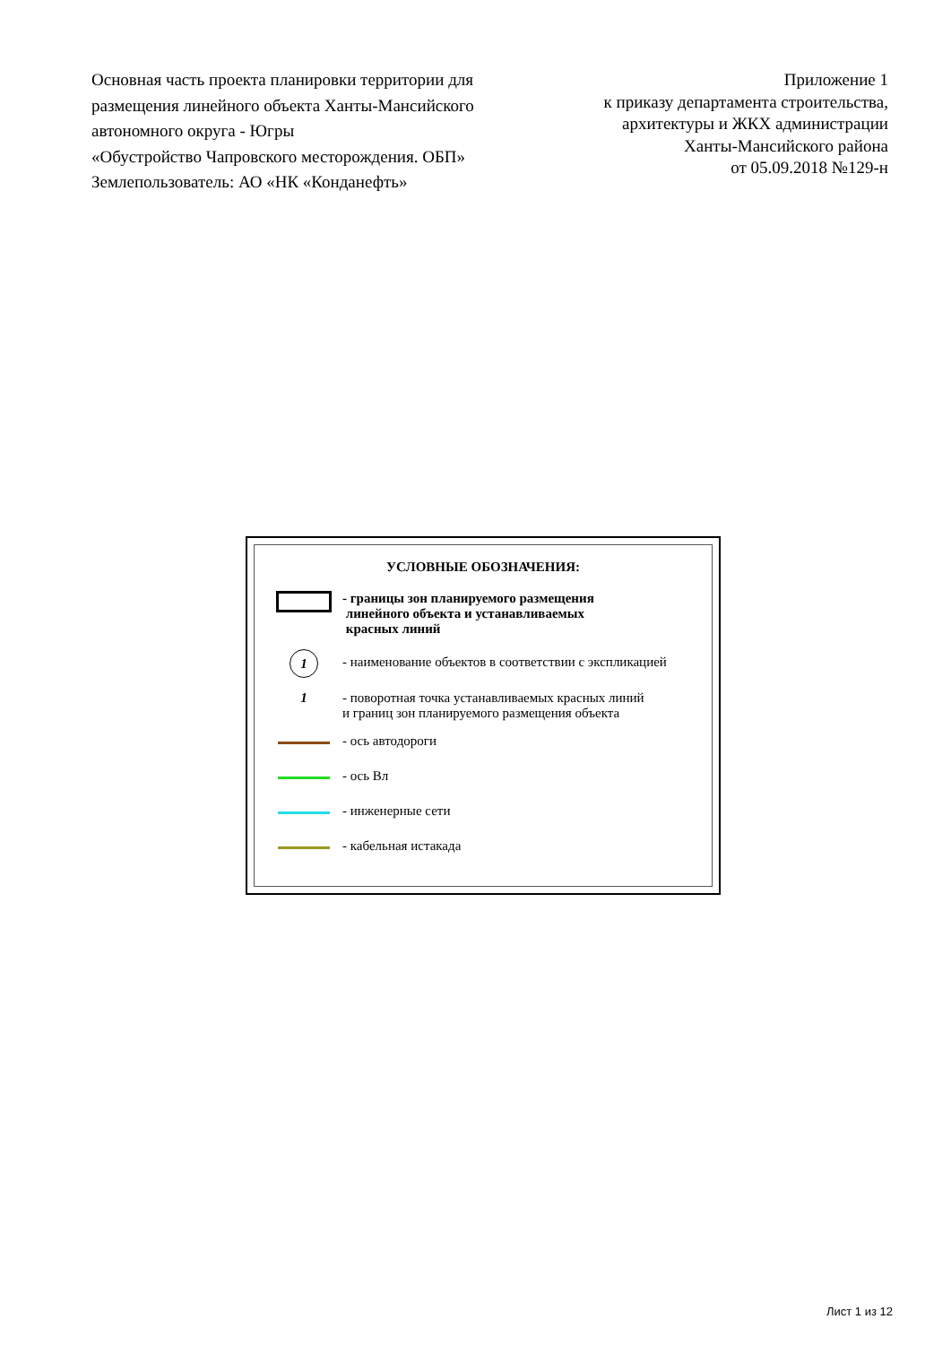Основная часть проекта планировки территории для размещения линейного объекта Ханты-Мансийского автономного округа - Югры
«Обустройство Чапровского месторождения. ОБП»
Землепользователь: АО «НК «Конданефть»
Приложение 1
к приказу департамента строительства,
архитектуры и ЖКХ администрации
Ханты-Мансийского района
от 05.09.2018 №129-н
УСЛОВНЫЕ ОБОЗНАЧЕНИЯ:
- границы зон планируемого размещения
линейного объекта и устанавливаемых
красных линий
1
- наименование объектов в соответствии с экспликацией
1 - поворотная точка устанавливаемых красных линий
и границ зон планируемого размещения объекта
- ось автодороги
- ось Вл
- инженерные сети
- кабельная истакада
Лист 1 из 12